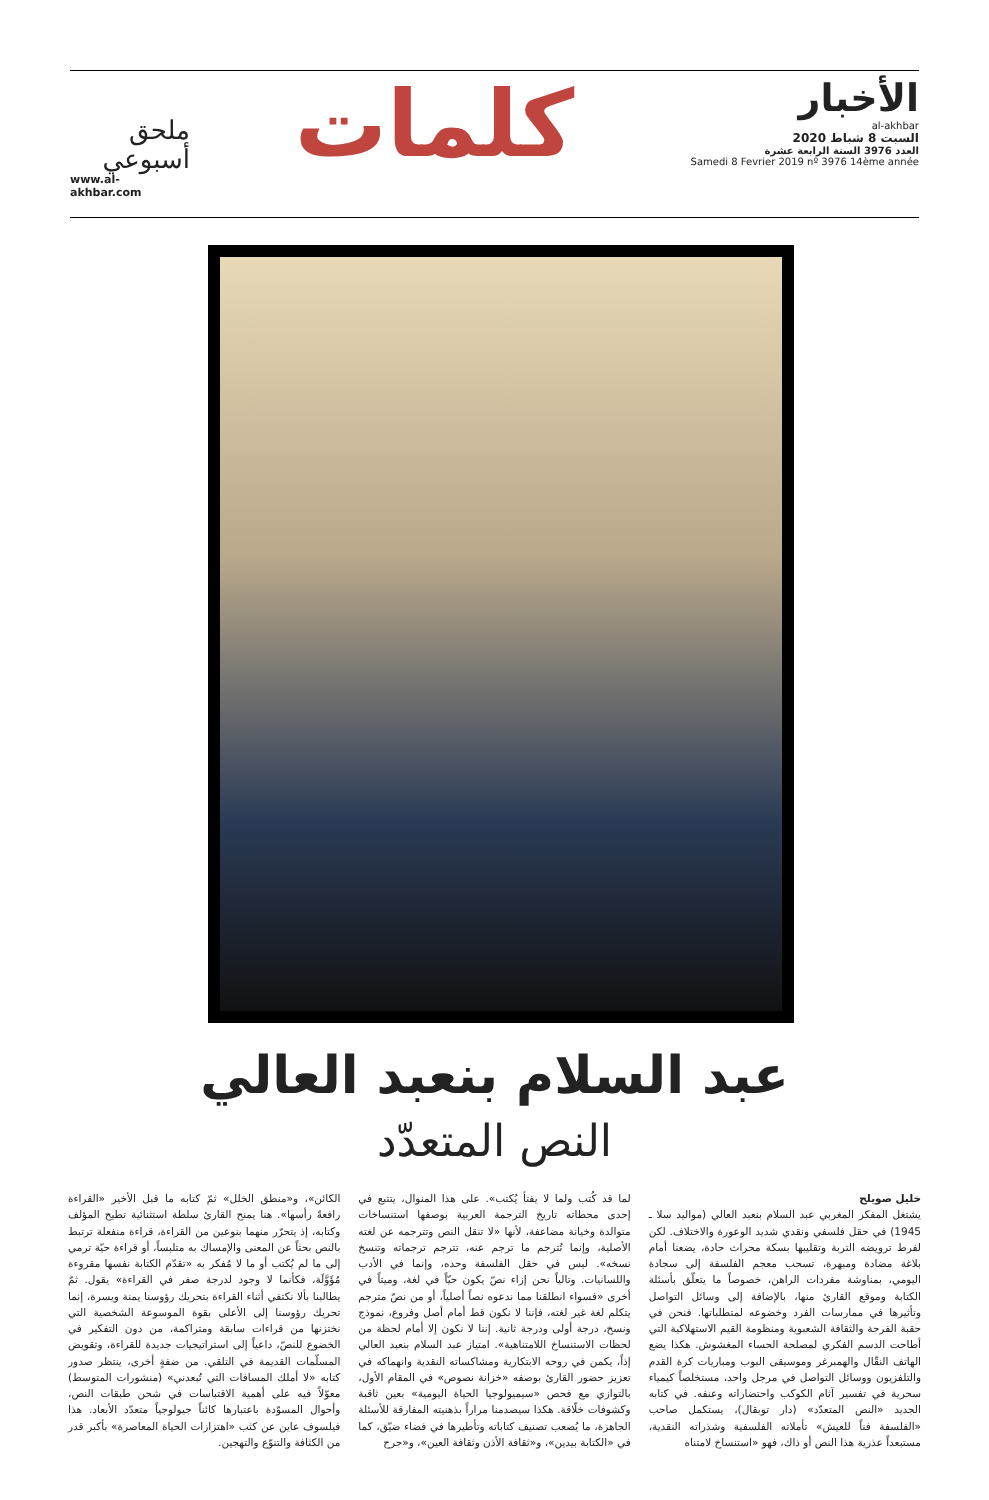ملحق
أسبوعي
www.al-akhbar.com
كلمات
الأخبار
al-akhbar
السبت 8 شباط 2020
العدد 3976 السنة الرابعة عشرة
Samedi 8 Fevrier 2019 nº 3976 14ème année
عبد السلام بنعبد العالي
النص المتعدّد
خليل صويلح
يشتغل المفكر المغربي عبد السلام بنعبد العالي (مواليد سلا ـ 1945) في حقل فلسفي ونقدي شديد الوعورة والاختلاف. لكن لفرط ترويضه التربة وتقليبها بسكة محراث حادة، يضعنا أمام بلاغة مضادة ومبهرة، تسحب معجم الفلسفة إلى سجادة اليومي، بمناوشة مفردات الراهن، خصوصاً ما يتعلّق بأسئلة الكتابة وموقع القارئ منها، بالإضافة إلى وسائل التواصل وتأثيرها في ممارسات الفرد وخضوعه لمتطلباتها. فنحن في حقبة الفرجة والثقافة الشعبوية ومنظومة القيم الاستهلاكية التي أطاحت الدسم الفكري لمصلحة الحساء المغشوش. هكذا يضع الهاتف النقّال والهمبرغر وموسيقى البوب ومباريات كرة القدم والتلفزيون ووسائل التواصل في مرجل واحد، مستخلصاً كيمياء سحرية في تفسير آثام الكوكب واحتضاراته وعنفه. في كتابه الجديد «النص المتعدّد» (دار توبقال)، يستكمل صاحب «الفلسفة فناً للعيش» تأملاته الفلسفية وشذراته النقدية، مستبعداً عذرية هذا النص أو ذاك، فهو «استنساخ لامتناه
لما قد كُتب ولما لا يفتأ يُكتب». على هذا المنوال، يتتبع في إحدى محطاته تاريخ الترجمة العربية بوصفها استنساخات متوالدة وخيانة مضاعفة، لأنها «لا تنقل النص وتترجمه عن لغته الأصلية، وإنما تُترجم ما ترجم عنه، تترجم ترجماته وتنسخ نسخه». ليس في حقل الفلسفة وحده، وإنما في الأدب واللسانيات. وتالياً نحن إزاء نصّ يكون حيّاً في لغة، وميتاً في أخرى «فسواء انطلقنا مما ندعوه نصاً أصلياً، أو من نصّ مترجم يتكلم لغة غير لغته، فإننا لا نكون قط أمام أصل وفروع، نموذج ونسخ، درجة أولى ودرجة ثانية. إننا لا نكون إلا أمام لحظة من لحظات الاستنساخ اللامتناهية». امتياز عبد السلام بنعبد العالي إذاً، يكمن في روحه الابتكارية ومشاكساته النقدية وانهماكه في تعزيز حضور القارئ بوصفه «خزانة نصوص» في المقام الأول، بالتوازي مع فحص «سيميولوجيا الحياة اليومية» بعين ثاقبة وكشوفات خلّاقة. هكذا سيصدمنا مراراً بذهنيته المفارقة للأسئلة الجاهزة، ما يُصعب تصنيف كتاباته وتأطيرها في فضاء ضيّق، كما في «الكتابة بيدين»، و«ثقافة الأذن وثقافة العين»، و«جرح
الكائن»، و«منطق الخلل» ثمّ كتابه ما قبل الأخير «القراءة رافعةً رأسها». هنا يمنح القارئ سلطة استثنائية تطيح المؤلف وكتابه، إذ يتحرّر منهما بنوعين من القراءة، قراءة منفعلة ترتبط بالنص بحثاً عن المعنى والإمساك به متلبساً، أو قراءة حيّة ترمي إلى ما لم يُكتب أو ما لا مُفكر به «تقدّم الكتابة نفسها مقروءة مُؤَوَّلَة، فكأنما لا وجود لدرجة صفر في القراءة» يقول. ثمّ يطالبنا بألا نكتفي أثناء القراءة بتحريك رؤوسنا يمنة ويسرة، إنما تحريك رؤوسنا إلى الأعلى بقوة الموسوعة الشخصية التي نختزنها من قراءات سابقة ومتراكمة، من دون التفكير في الخضوع للنصّ، داعياً إلى استراتيجيات جديدة للقراءة، وتقويض المسلّمات القديمة في التلقي. من ضفةٍ أخرى، ينتظر صدور كتابه «لا أملك المسافات التي تُبعدني» (منشورات المتوسط) معوّلاً فيه على أهمية الاقتباسات في شحن طبقات النص، وأحوال المسوّدة باعتبارها كائناً جيولوجياً متعدّد الأبعاد. هذا فيلسوف عاين عن كثب «اهتزازات الحياة المعاصرة» بأكبر قدر من الكثافة والتنوّع والتهجين.